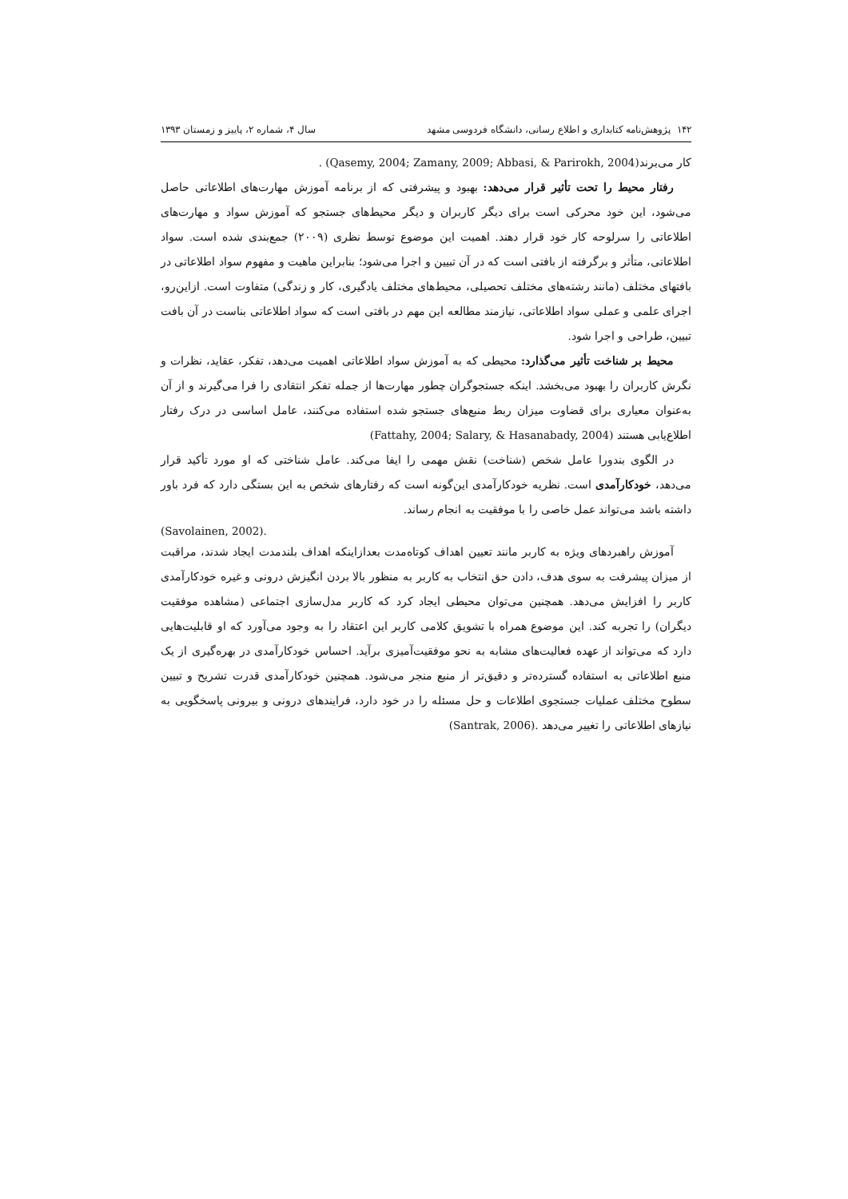۱۴۲ پژوهش‌نامه کتابداری و اطلاع رسانی، دانشگاه فردوسی مشهد سال ۴، شماره ۲، پاییز و زمستان ۱۳۹۳
کار می‌برند(Qasemy, 2004; Zamany, 2009; Abbasi, & Parirokh, 2004) .
رفتار محیط را تحت تأثیر قرار می‌دهد: بهبود و پیشرفتی که از برنامه آموزش مهارت‌های اطلاعاتی حاصل می‌شود، این خود محرکی است برای دیگر کاربران و دیگر محیط‌های جستجو که آموزش سواد و مهارت‌های اطلاعاتی را سرلوحه کار خود قرار دهند. اهمیت این موضوع توسط نظری (۲۰۰۹) جمع‌بندی شده است. سواد اطلاعاتی، متأثر و برگرفته از بافتی است که در آن تبیین و اجرا می‌شود؛ بنابراین ماهیت و مفهوم سواد اطلاعاتی در بافتهای مختلف (مانند رشته‌های مختلف تحصیلی، محیط‌های مختلف یادگیری، کار و زندگی) متفاوت است. ازاین‌رو، اجرای علمی و عملی سواد اطلاعاتی، نیازمند مطالعه این مهم در بافتی است که سواد اطلاعاتی بناست در آن بافت تبیین، طراحی و اجرا شود.
محیط بر شناخت تأثیر می‌گذارد: محیطی که به آموزش سواد اطلاعاتی اهمیت می‌دهد، تفکر، عقاید، نظرات و نگرش کاربران را بهبود می‌بخشد. اینکه جستجوگران چطور مهارت‌ها از جمله تفکر انتقادی را فرا می‌گیرند و از آن به‌عنوان معیاری برای قضاوت میزان ربط منبع‌های جستجو شده استفاده می‌کنند، عامل اساسی در درک رفتار اطلاع‌یابی هستند (Fattahy, 2004; Salary, & Hasanabady, 2004)
در الگوی بندورا عامل شخص (شناخت) نقش مهمی را ایفا می‌کند. عامل شناختی که او مورد تأکید قرار می‌دهد، خودکارآمدی است. نظریه خودکارآمدی این‌گونه است که رفتارهای شخص به این بستگی دارد که فرد باور داشته باشد می‌تواند عمل خاصی را با موفقیت به انجام رساند.
(Savolainen, 2002).
آموزش راهبردهای ویژه به کاربر مانند تعیین اهداف کوتاه‌مدت بعدازاینکه اهداف بلندمدت ایجاد شدند، مراقبت از میزان پیشرفت به سوی هدف، دادن حق انتخاب به کاربر به منظور بالا بردن انگیزش درونی و غیره خودکارآمدی کاربر را افزایش می‌دهد. همچنین می‌توان محیطی ایجاد کرد که کاربر مدل‌سازی اجتماعی (مشاهده موفقیت دیگران) را تجربه کند. این موضوع همراه با تشویق کلامی کاربر این اعتقاد را به وجود می‌آورد که او قابلیت‌هایی دارد که می‌تواند از عهده فعالیت‌های مشابه به نحو موفقیت‌آمیزی برآید. احساس خودکارآمدی در بهره‌گیری از یک منبع اطلاعاتی به استفاده گسترده‌تر و دقیق‌تر از منبع منجر می‌شود. همچنین خودکارآمدی قدرت تشریح و تبیین سطوح مختلف عملیات جستجوی اطلاعات و حل مسئله را در خود دارد، فرایندهای درونی و بیرونی پاسخگویی به نیازهای اطلاعاتی را تغییر می‌دهد .(Santrak, 2006)